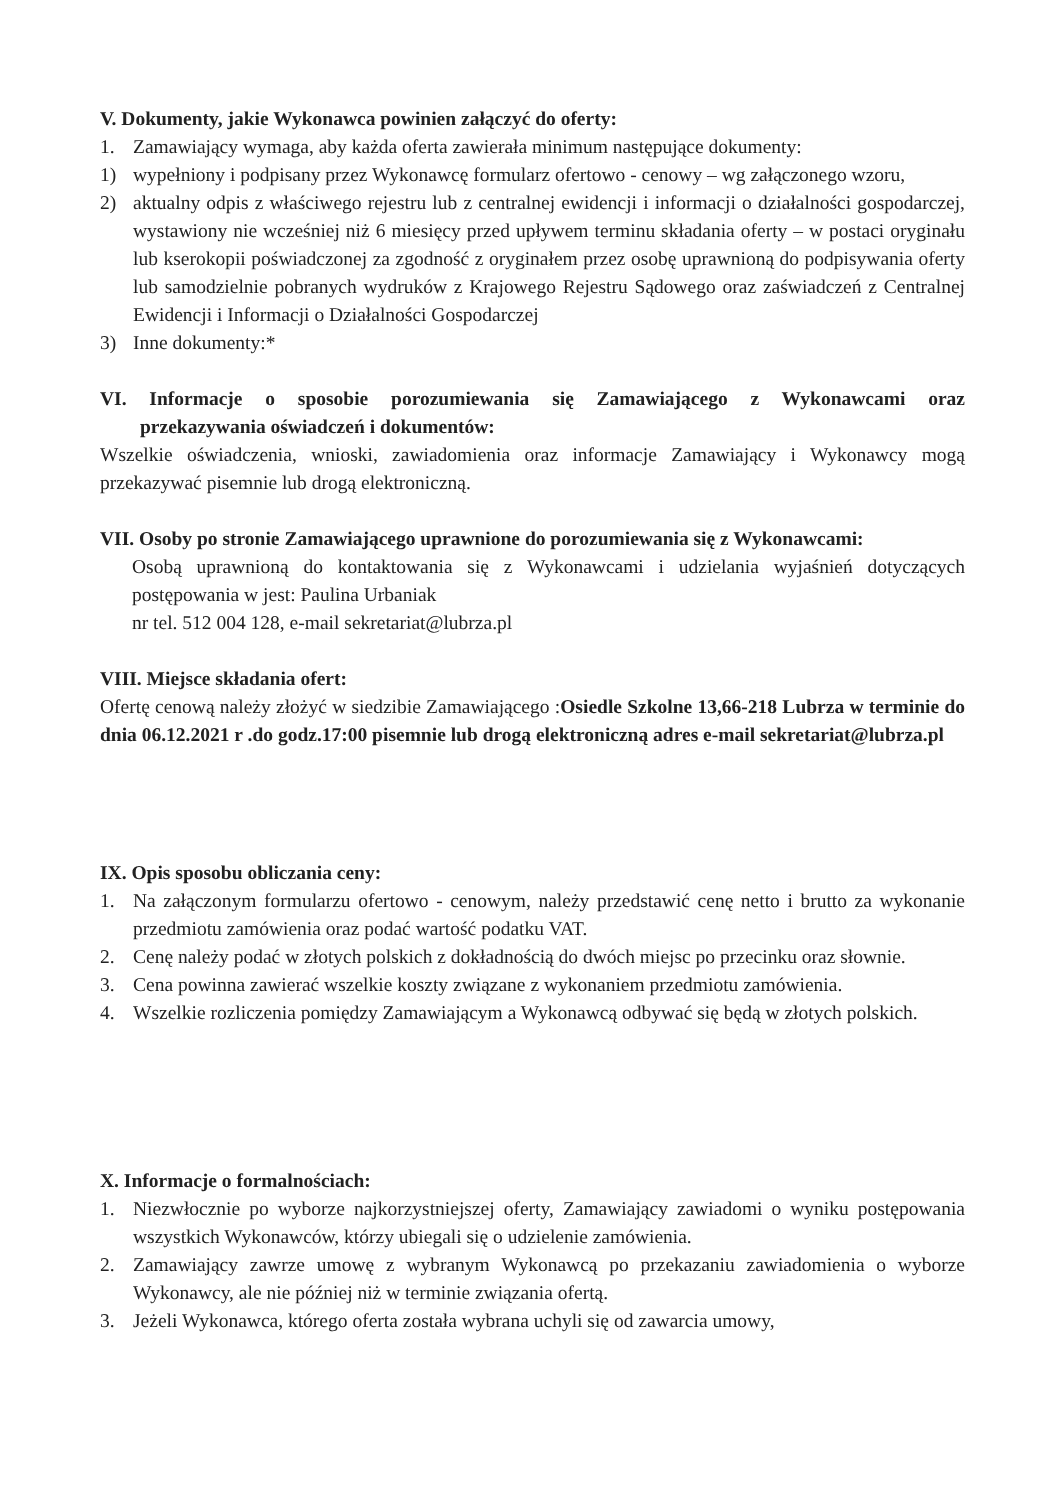V. Dokumenty, jakie Wykonawca powinien załączyć do oferty:
1. Zamawiający wymaga, aby każda oferta zawierała minimum następujące dokumenty:
1) wypełniony i podpisany przez Wykonawcę formularz ofertowo - cenowy – wg załączonego wzoru,
2) aktualny odpis z właściwego rejestru lub z centralnej ewidencji i informacji o działalności gospodarczej, wystawiony nie wcześniej niż 6 miesięcy przed upływem terminu składania oferty – w postaci oryginału lub kserokopii poświadczonej za zgodność z oryginałem przez osobę uprawnioną do podpisywania oferty lub samodzielnie pobranych wydruków z Krajowego Rejestru Sądowego oraz zaświadczeń z Centralnej Ewidencji i Informacji o Działalności Gospodarczej
3) Inne dokumenty:*
VI. Informacje o sposobie porozumiewania się Zamawiającego z Wykonawcami oraz przekazywania oświadczeń i dokumentów:
Wszelkie oświadczenia, wnioski, zawiadomienia oraz informacje Zamawiający i Wykonawcy mogą przekazywać pisemnie lub drogą elektroniczną.
VII. Osoby po stronie Zamawiającego uprawnione do porozumiewania się z Wykonawcami:
Osobą uprawnioną do kontaktowania się z Wykonawcami i udzielania wyjaśnień dotyczących postępowania w jest: Paulina Urbaniak
nr tel. 512 004 128, e-mail sekretariat@lubrza.pl
VIII. Miejsce składania ofert:
Ofertę cenową należy złożyć w siedzibie Zamawiającego :Osiedle Szkolne 13,66-218 Lubrza w terminie do dnia 06.12.2021 r .do godz.17:00 pisemnie lub drogą elektroniczną adres e-mail sekretariat@lubrza.pl
IX. Opis sposobu obliczania ceny:
1. Na załączonym formularzu ofertowo - cenowym, należy przedstawić cenę netto i brutto za wykonanie przedmiotu zamówienia oraz podać wartość podatku VAT.
2. Cenę należy podać w złotych polskich z dokładnością do dwóch miejsc po przecinku oraz słownie.
3. Cena powinna zawierać wszelkie koszty związane z wykonaniem przedmiotu zamówienia.
4. Wszelkie rozliczenia pomiędzy Zamawiającym a Wykonawcą odbywać się będą w złotych polskich.
X. Informacje o formalnościach:
1. Niezwłocznie po wyborze najkorzystniejszej oferty, Zamawiający zawiadomi o wyniku postępowania wszystkich Wykonawców, którzy ubiegali się o udzielenie zamówienia.
2. Zamawiający zawrze umowę z wybranym Wykonawcą po przekazaniu zawiadomienia o wyborze Wykonawcy, ale nie później niż w terminie związania ofertą.
3. Jeżeli Wykonawca, którego oferta została wybrana uchyli się od zawarcia umowy,